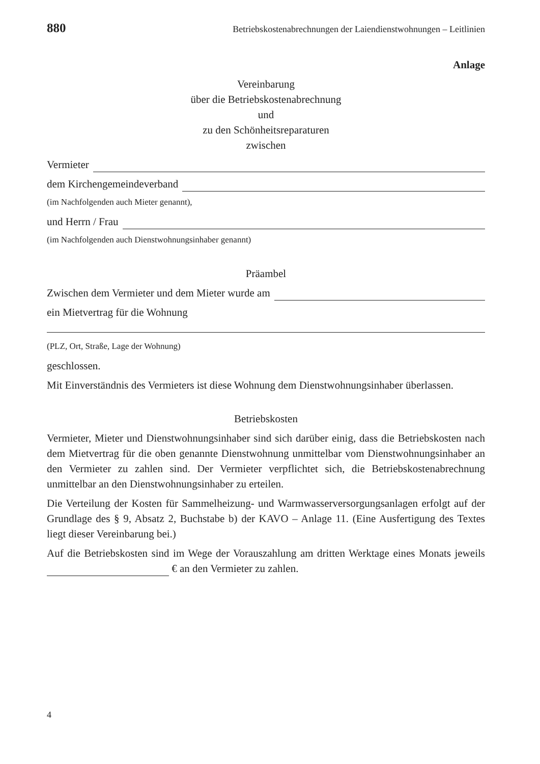880 Betriebskostenabrechnungen der Laiendienstwohnungen – Leitlinien
Anlage
Vereinbarung
über die Betriebskostenabrechnung
und
zu den Schönheitsreparaturen
zwischen
Vermieter
dem Kirchengemeindeverband
(im Nachfolgenden auch Mieter genannt),
und Herrn / Frau
(im Nachfolgenden auch Dienstwohnungsinhaber genannt)
Präambel
Zwischen dem Vermieter und dem Mieter wurde am
ein Mietvertrag für die Wohnung
(PLZ, Ort, Straße, Lage der Wohnung)
geschlossen.
Mit Einverständnis des Vermieters ist diese Wohnung dem Dienstwohnungsinhaber überlassen.
Betriebskosten
Vermieter, Mieter und Dienstwohnungsinhaber sind sich darüber einig, dass die Betriebskosten nach dem Mietvertrag für die oben genannte Dienstwohnung unmittelbar vom Dienstwohnungsinhaber an den Vermieter zu zahlen sind. Der Vermieter verpflichtet sich, die Betriebskostenabrechnung unmittelbar an den Dienstwohnungsinhaber zu erteilen.
Die Verteilung der Kosten für Sammelheizung- und Warmwasserversorgungsanlagen erfolgt auf der Grundlage des § 9, Absatz 2, Buchstabe b) der KAVO – Anlage 11. (Eine Ausfertigung des Textes liegt dieser Vereinbarung bei.)
Auf die Betriebskosten sind im Wege der Vorauszahlung am dritten Werktage eines Monats jeweils € an den Vermieter zu zahlen.
4